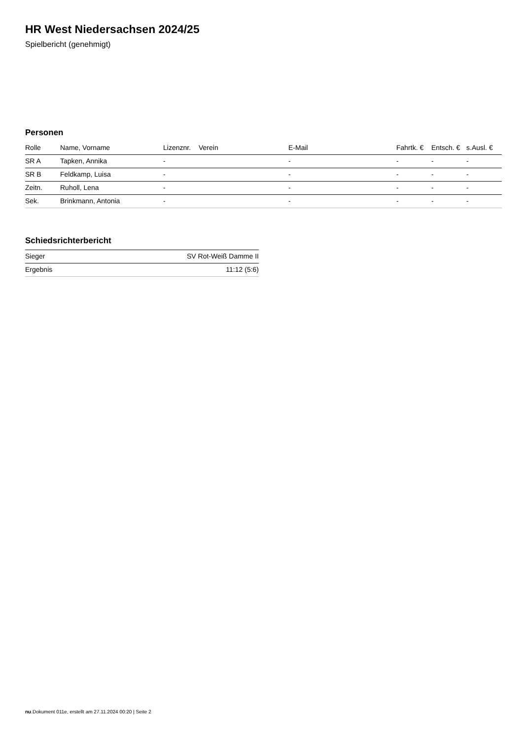HR West Niedersachsen 2024/25
Spielbericht (genehmigt)
Personen
| Rolle | Name, Vorname | Lizenznr. | Verein | E-Mail | Fahrtk. € | Entsch. € | s.Ausl. € |
| --- | --- | --- | --- | --- | --- | --- | --- |
| SR A | Tapken, Annika | - | | - | - | - | - |
| SR B | Feldkamp, Luisa | - | | - | - | - | - |
| Zeitn. | Ruholl, Lena | - | | - | - | - | - |
| Sek. | Brinkmann, Antonia | - | | - | - | - | - |
Schiedsrichterbericht
| Sieger | SV Rot-Weiß Damme II |
| Ergebnis | 11:12 (5:6) |
nu.Dokument 011e, erstellt am 27.11.2024 00:20 | Seite 2